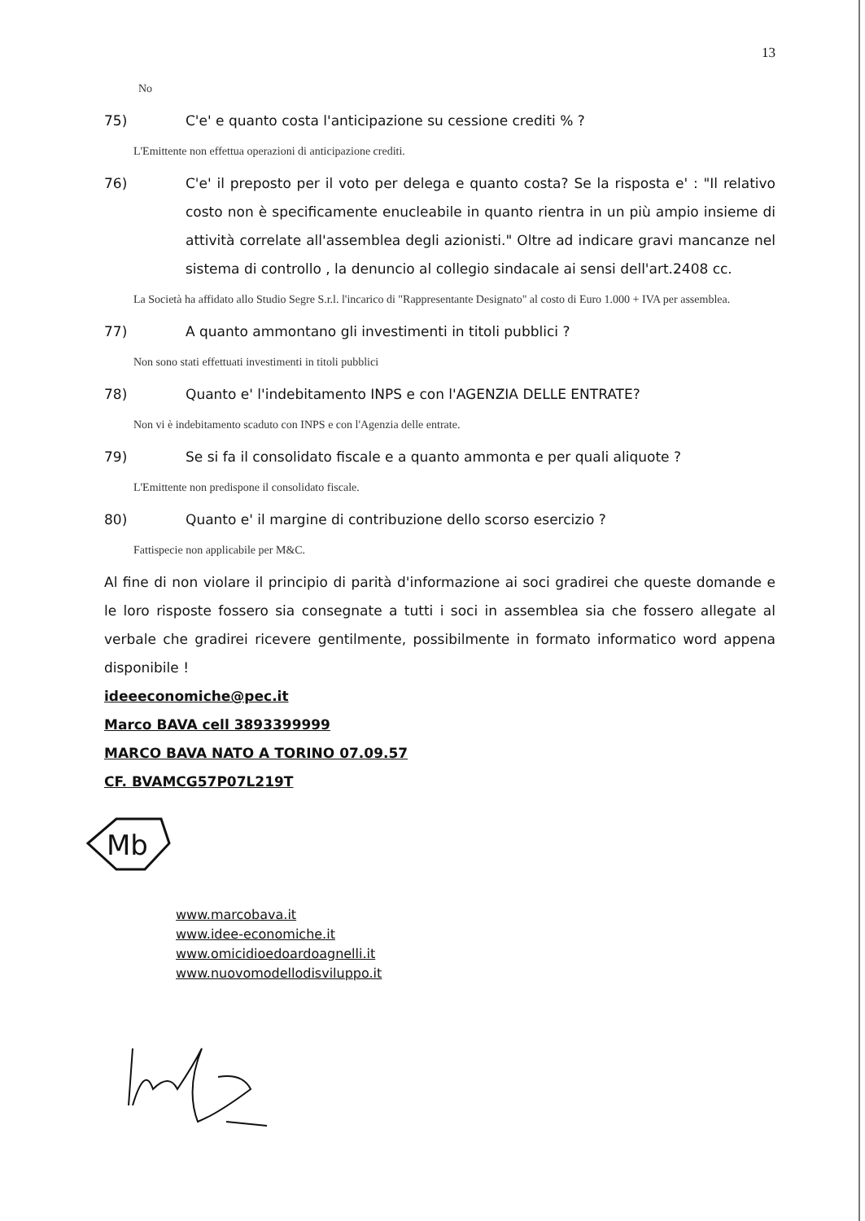13
No
75) C'e' e quanto costa l'anticipazione su cessione crediti % ?
L'Emittente non effettua operazioni di anticipazione crediti.
76) C'e' il preposto per il voto per delega e quanto costa? Se la risposta e' : "Il relativo costo non è specificamente enucleabile in quanto rientra in un più ampio insieme di attività correlate all'assemblea degli azionisti." Oltre ad indicare gravi mancanze nel sistema di controllo , la denuncio al collegio sindacale ai sensi dell'art.2408 cc.
La Società ha affidato allo Studio Segre S.r.l. l'incarico di "Rappresentante Designato" al costo di Euro 1.000 + IVA per assemblea.
77) A quanto ammontano gli investimenti in titoli pubblici ?
Non sono stati effettuati investimenti in titoli pubblici
78) Quanto e' l'indebitamento INPS e con l'AGENZIA DELLE ENTRATE?
Non vi è indebitamento scaduto con INPS e con l'Agenzia delle entrate.
79) Se si fa il consolidato fiscale e a quanto ammonta e per quali aliquote ?
L'Emittente non predispone il consolidato fiscale.
80) Quanto e' il margine di contribuzione dello scorso esercizio ?
Fattispecie non applicabile per M&C.
Al fine di non violare il principio di parità d'informazione ai soci gradirei che queste domande e le loro risposte fossero sia consegnate a tutti i soci in assemblea sia che fossero allegate al verbale che gradirei ricevere gentilmente, possibilmente in formato informatico word appena disponibile !
ideeeconomiche@pec.it
Marco BAVA cell 3893399999
MARCO BAVA NATO A TORINO 07.09.57
CF. BVAMCG57P07L219T
Mb
www.marcobava.it
www.idee-economiche.it
www.omicidioedoardoagnelli.it
www.nuovomodellodisviluppo.it